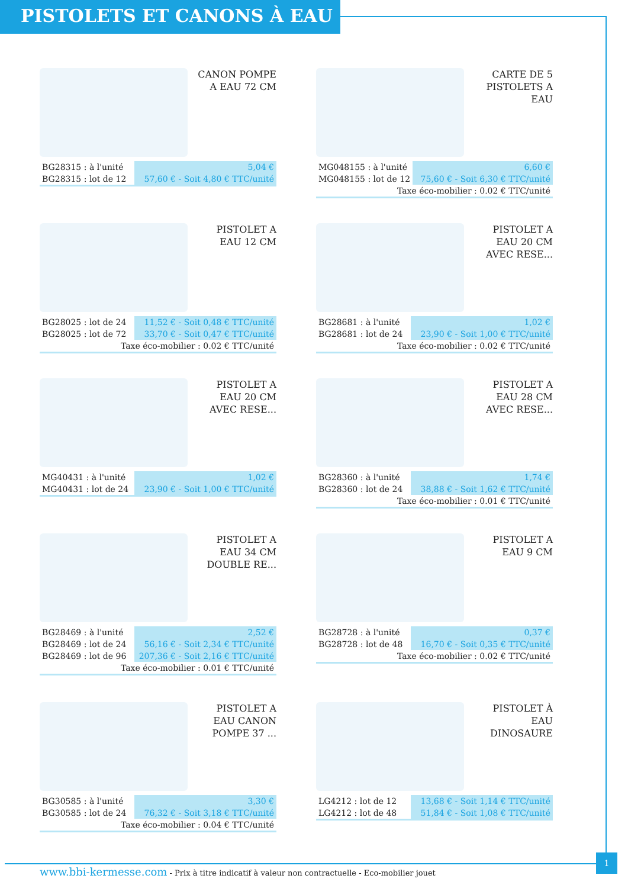PISTOLETS ET CANONS À EAU
CANON POMPE A EAU 72 CM
| BG28315 : à l'unité | 5,04 € |
| BG28315 : lot de 12 | 57,60 € - Soit 4,80 € TTC/unité |
CARTE DE 5 PISTOLETS A EAU
| MG048155 : à l'unité | 6,60 € |
| MG048155 : lot de 12 | 75,60 € - Soit 6,30 € TTC/unité |
| Taxe éco-mobilier : 0.02 € TTC/unité | |
PISTOLET A EAU 12 CM
| BG28025 : lot de 24 | 11,52 € - Soit 0,48 € TTC/unité |
| BG28025 : lot de 72 | 33,70 € - Soit 0,47 € TTC/unité |
| Taxe éco-mobilier : 0.02 € TTC/unité | |
PISTOLET A EAU 20 CM AVEC RESE...
| BG28681 : à l'unité | 1,02 € |
| BG28681 : lot de 24 | 23,90 € - Soit 1,00 € TTC/unité |
| Taxe éco-mobilier : 0.02 € TTC/unité | |
PISTOLET A EAU 20 CM AVEC RESE...
| MG40431 : à l'unité | 1,02 € |
| MG40431 : lot de 24 | 23,90 € - Soit 1,00 € TTC/unité |
PISTOLET A EAU 28 CM AVEC RESE...
| BG28360 : à l'unité | 1,74 € |
| BG28360 : lot de 24 | 38,88 € - Soit 1,62 € TTC/unité |
| Taxe éco-mobilier : 0.01 € TTC/unité | |
PISTOLET A EAU 34 CM DOUBLE RE...
| BG28469 : à l'unité | 2,52 € |
| BG28469 : lot de 24 | 56,16 € - Soit 2,34 € TTC/unité |
| BG28469 : lot de 96 | 207,36 € - Soit 2,16 € TTC/unité |
| Taxe éco-mobilier : 0.01 € TTC/unité | |
PISTOLET A EAU 9 CM
| BG28728 : à l'unité | 0,37 € |
| BG28728 : lot de 48 | 16,70 € - Soit 0,35 € TTC/unité |
| Taxe éco-mobilier : 0.02 € TTC/unité | |
PISTOLET A EAU CANON POMPE 37 ...
| BG30585 : à l'unité | 3,30 € |
| BG30585 : lot de 24 | 76,32 € - Soit 3,18 € TTC/unité |
| Taxe éco-mobilier : 0.04 € TTC/unité | |
PISTOLET À EAU DINOSAURE
| LG4212 : lot de 12 | 13,68 € - Soit 1,14 € TTC/unité |
| LG4212 : lot de 48 | 51,84 € - Soit 1,08 € TTC/unité |
1
www.bbi-kermesse.com - Prix à titre indicatif à valeur non contractuelle - Eco-mobilier jouet